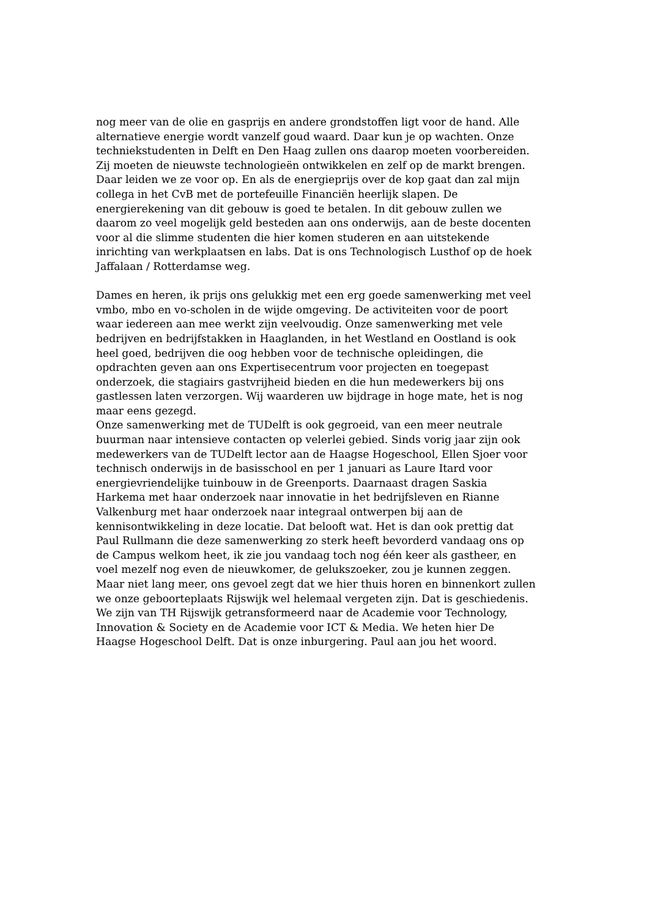nog meer van de olie en gasprijs en andere grondstoffen ligt voor de hand. Alle alternatieve energie wordt vanzelf goud waard. Daar kun je op wachten. Onze techniekstudenten in Delft en Den Haag zullen ons daarop moeten voorbereiden. Zij moeten de nieuwste technologieën ontwikkelen en zelf op de markt brengen. Daar leiden we ze voor op. En als de energieprijs over de kop gaat dan zal mijn collega in het CvB met de portefeuille Financiën heerlijk slapen. De energierekening van dit gebouw is goed te betalen. In dit gebouw zullen we daarom zo veel mogelijk geld besteden aan ons onderwijs, aan de beste docenten voor al die slimme studenten die hier komen studeren en aan uitstekende inrichting van werkplaatsen en labs. Dat is ons Technologisch Lusthof op de hoek Jaffalaan / Rotterdamse weg.
Dames en heren, ik prijs ons gelukkig met een erg goede samenwerking met veel vmbo, mbo en vo-scholen in de wijde omgeving. De activiteiten voor de poort waar iedereen aan mee werkt zijn veelvoudig. Onze samenwerking met vele bedrijven en bedrijfstakken in Haaglanden, in het Westland en Oostland is ook heel goed, bedrijven die oog hebben voor de technische opleidingen, die opdrachten geven aan ons Expertisecentrum voor projecten en toegepast onderzoek, die stagiairs gastvrijheid bieden en die hun medewerkers bij ons gastlessen laten verzorgen. Wij waarderen uw bijdrage in hoge mate, het is nog maar eens gezegd.
Onze samenwerking met de TUDelft is ook gegroeid, van een meer neutrale buurman naar intensieve contacten op velerlei gebied. Sinds vorig jaar zijn ook medewerkers van de TUDelft lector aan de Haagse Hogeschool, Ellen Sjoer voor technisch onderwijs in de basisschool en per 1 januari as Laure Itard voor energievriendelijke tuinbouw in de Greenports. Daarnaast dragen Saskia Harkema met haar onderzoek naar innovatie in het bedrijfsleven en Rianne Valkenburg met haar onderzoek naar integraal ontwerpen bij aan de kennisontwikkeling in deze locatie. Dat belooft wat. Het is dan ook prettig dat Paul Rullmann die deze samenwerking zo sterk heeft bevorderd vandaag ons op de Campus welkom heet, ik zie jou vandaag toch nog één keer als gastheer, en voel mezelf nog even de nieuwkomer, de gelukszoeker, zou je kunnen zeggen. Maar niet lang meer, ons gevoel zegt dat we hier thuis horen en binnenkort zullen we onze geboorteplaats Rijswijk wel helemaal vergeten zijn. Dat is geschiedenis. We zijn van TH Rijswijk getransformeerd naar de Academie voor Technology, Innovation & Society en de Academie voor ICT & Media. We heten hier De Haagse Hogeschool Delft. Dat is onze inburgering. Paul aan jou het woord.